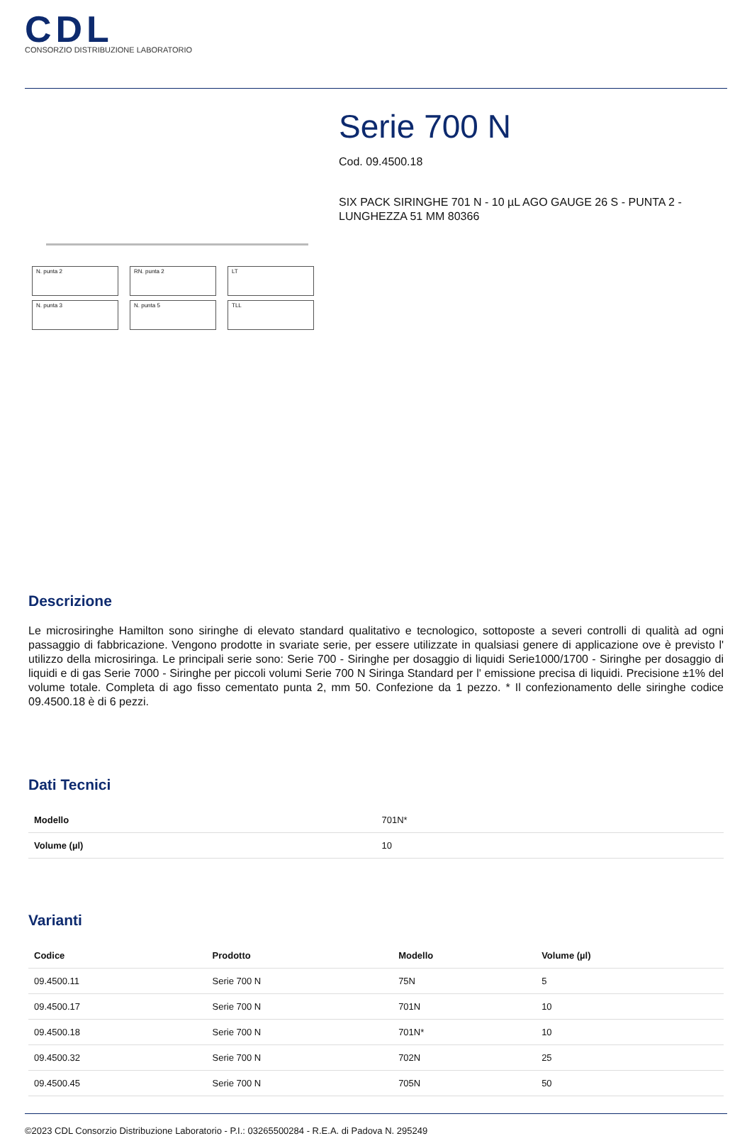CDL
CONSORZIO DISTRIBUZIONE LABORATORIO
N. punta 2
RN. punta 2
LT
N. punta 3
N. punta 5
TLL
Serie 700 N
Cod. 09.4500.18
SIX PACK SIRINGHE 701 N - 10 µL AGO GAUGE 26 S - PUNTA 2 - LUNGHEZZA 51 MM 80366
Descrizione
Le microsiringhe Hamilton sono siringhe di elevato standard qualitativo e tecnologico, sottoposte a severi controlli di qualità ad ogni passaggio di fabbricazione. Vengono prodotte in svariate serie, per essere utilizzate in qualsiasi genere di applicazione ove è previsto l' utilizzo della microsiringa. Le principali serie sono: Serie 700 - Siringhe per dosaggio di liquidi Serie1000/1700 - Siringhe per dosaggio di liquidi e di gas Serie 7000 - Siringhe per piccoli volumi Serie 700 N Siringa Standard per l' emissione precisa di liquidi. Precisione ±1% del volume totale. Completa di ago fisso cementato punta 2, mm 50. Confezione da 1 pezzo. * Il confezionamento delle siringhe codice 09.4500.18 è di 6 pezzi.
Dati Tecnici
| Modello | 701N* |
| Volume (µl) | 10 |
Varianti
| Codice | Prodotto | Modello | Volume (µl) |
| --- | --- | --- | --- |
| 09.4500.11 | Serie 700 N | 75N | 5 |
| 09.4500.17 | Serie 700 N | 701N | 10 |
| 09.4500.18 | Serie 700 N | 701N* | 10 |
| 09.4500.32 | Serie 700 N | 702N | 25 |
| 09.4500.45 | Serie 700 N | 705N | 50 |
©2023 CDL Consorzio Distribuzione Laboratorio - P.I.: 03265500284 - R.E.A. di Padova N. 295249